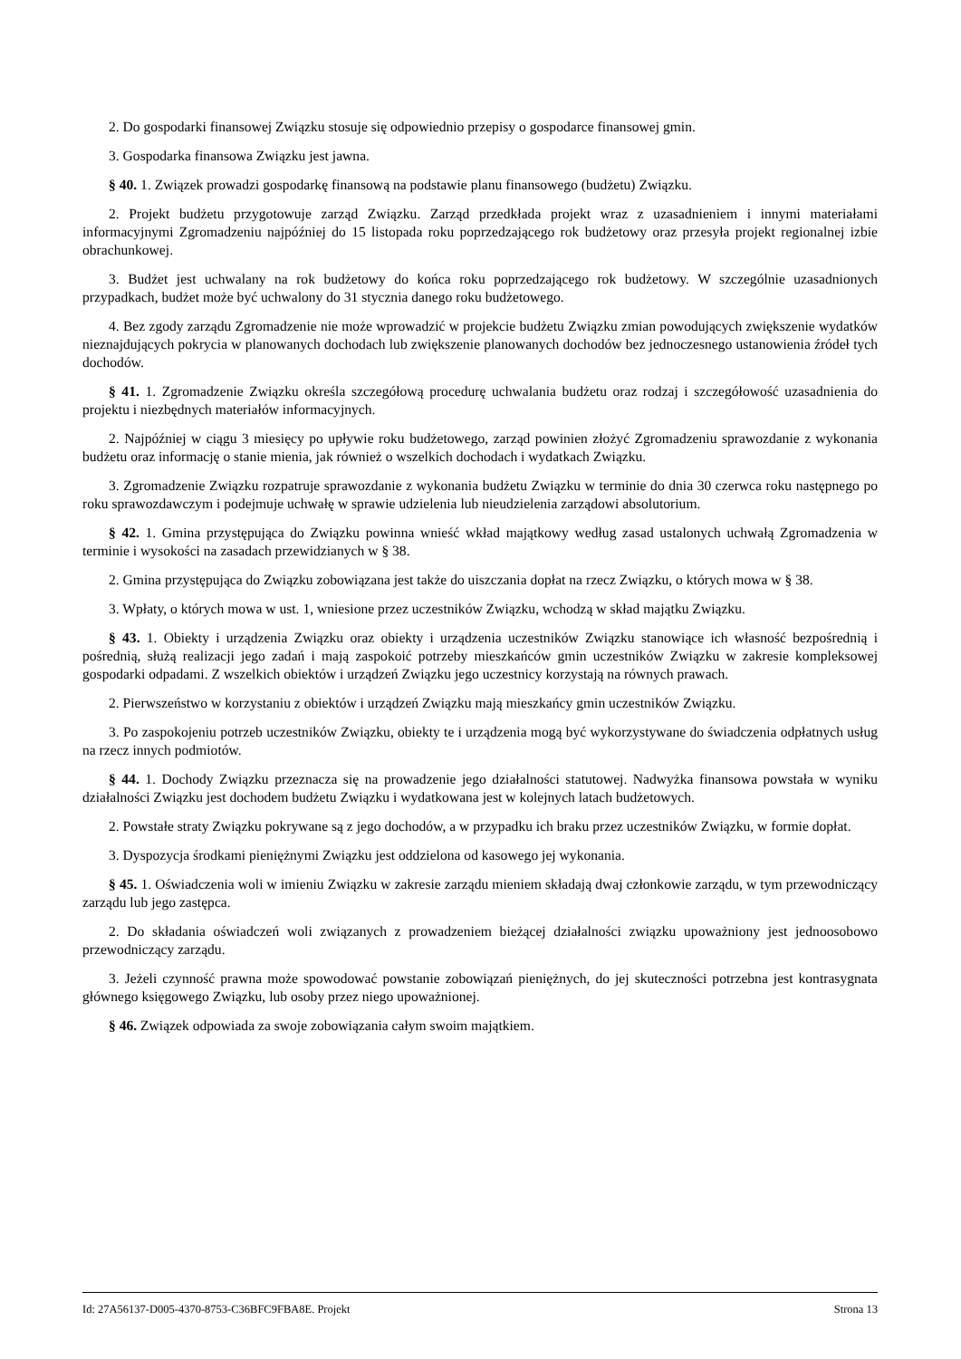2. Do gospodarki finansowej Związku stosuje się odpowiednio przepisy o gospodarce finansowej gmin.
3. Gospodarka finansowa Związku jest jawna.
§ 40. 1. Związek prowadzi gospodarkę finansową na podstawie planu finansowego (budżetu) Związku.
2. Projekt budżetu przygotowuje zarząd Związku. Zarząd przedkłada projekt wraz z uzasadnieniem i innymi materiałami informacyjnymi Zgromadzeniu najpóźniej do 15 listopada roku poprzedzającego rok budżetowy oraz przesyła projekt regionalnej izbie obrachunkowej.
3. Budżet jest uchwalany na rok budżetowy do końca roku poprzedzającego rok budżetowy. W szczególnie uzasadnionych przypadkach, budżet może być uchwalony do 31 stycznia danego roku budżetowego.
4. Bez zgody zarządu Zgromadzenie nie może wprowadzić w projekcie budżetu Związku zmian powodujących zwiększenie wydatków nieznajdujących pokrycia w planowanych dochodach lub zwiększenie planowanych dochodów bez jednoczesnego ustanowienia źródeł tych dochodów.
§ 41. 1. Zgromadzenie Związku określa szczegółową procedurę uchwalania budżetu oraz rodzaj i szczegółowość uzasadnienia do projektu i niezbędnych materiałów informacyjnych.
2. Najpóźniej w ciągu 3 miesięcy po upływie roku budżetowego, zarząd powinien złożyć Zgromadzeniu sprawozdanie z wykonania budżetu oraz informację o stanie mienia, jak również o wszelkich dochodach i wydatkach Związku.
3. Zgromadzenie Związku rozpatruje sprawozdanie z wykonania budżetu Związku w terminie do dnia 30 czerwca roku następnego po roku sprawozdawczym i podejmuje uchwałę w sprawie udzielenia lub nieudzielenia zarządowi absolutorium.
§ 42. 1. Gmina przystępująca do Związku powinna wnieść wkład majątkowy według zasad ustalonych uchwałą Zgromadzenia w terminie i wysokości na zasadach przewidzianych w § 38.
2. Gmina przystępująca do Związku zobowiązana jest także do uiszczania dopłat na rzecz Związku, o których mowa w § 38.
3. Wpłaty, o których mowa w ust. 1, wniesione przez uczestników Związku, wchodzą w skład majątku Związku.
§ 43. 1. Obiekty i urządzenia Związku oraz obiekty i urządzenia uczestników Związku stanowiące ich własność bezpośrednią i pośrednią, służą realizacji jego zadań i mają zaspokoić potrzeby mieszkańców gmin uczestników Związku w zakresie kompleksowej gospodarki odpadami. Z wszelkich obiektów i urządzeń Związku jego uczestnicy korzystają na równych prawach.
2. Pierwszeństwo w korzystaniu z obiektów i urządzeń Związku mają mieszkańcy gmin uczestników Związku.
3. Po zaspokojeniu potrzeb uczestników Związku, obiekty te i urządzenia mogą być wykorzystywane do świadczenia odpłatnych usług na rzecz innych podmiotów.
§ 44. 1. Dochody Związku przeznacza się na prowadzenie jego działalności statutowej. Nadwyżka finansowa powstała w wyniku działalności Związku jest dochodem budżetu Związku i wydatkowana jest w kolejnych latach budżetowych.
2. Powstałe straty Związku pokrywane są z jego dochodów, a w przypadku ich braku przez uczestników Związku, w formie dopłat.
3. Dyspozycja środkami pieniężnymi Związku jest oddzielona od kasowego jej wykonania.
§ 45. 1. Oświadczenia woli w imieniu Związku w zakresie zarządu mieniem składają dwaj członkowie zarządu, w tym przewodniczący zarządu lub jego zastępca.
2. Do składania oświadczeń woli związanych z prowadzeniem bieżącej działalności związku upoważniony jest jednoosobowo przewodniczący zarządu.
3. Jeżeli czynność prawna może spowodować powstanie zobowiązań pieniężnych, do jej skuteczności potrzebna jest kontrasygnata głównego księgowego Związku, lub osoby przez niego upoważnionej.
§ 46. Związek odpowiada za swoje zobowiązania całym swoim majątkiem.
Id: 27A56137-D005-4370-8753-C36BFC9FBA8E. Projekt Strona 13